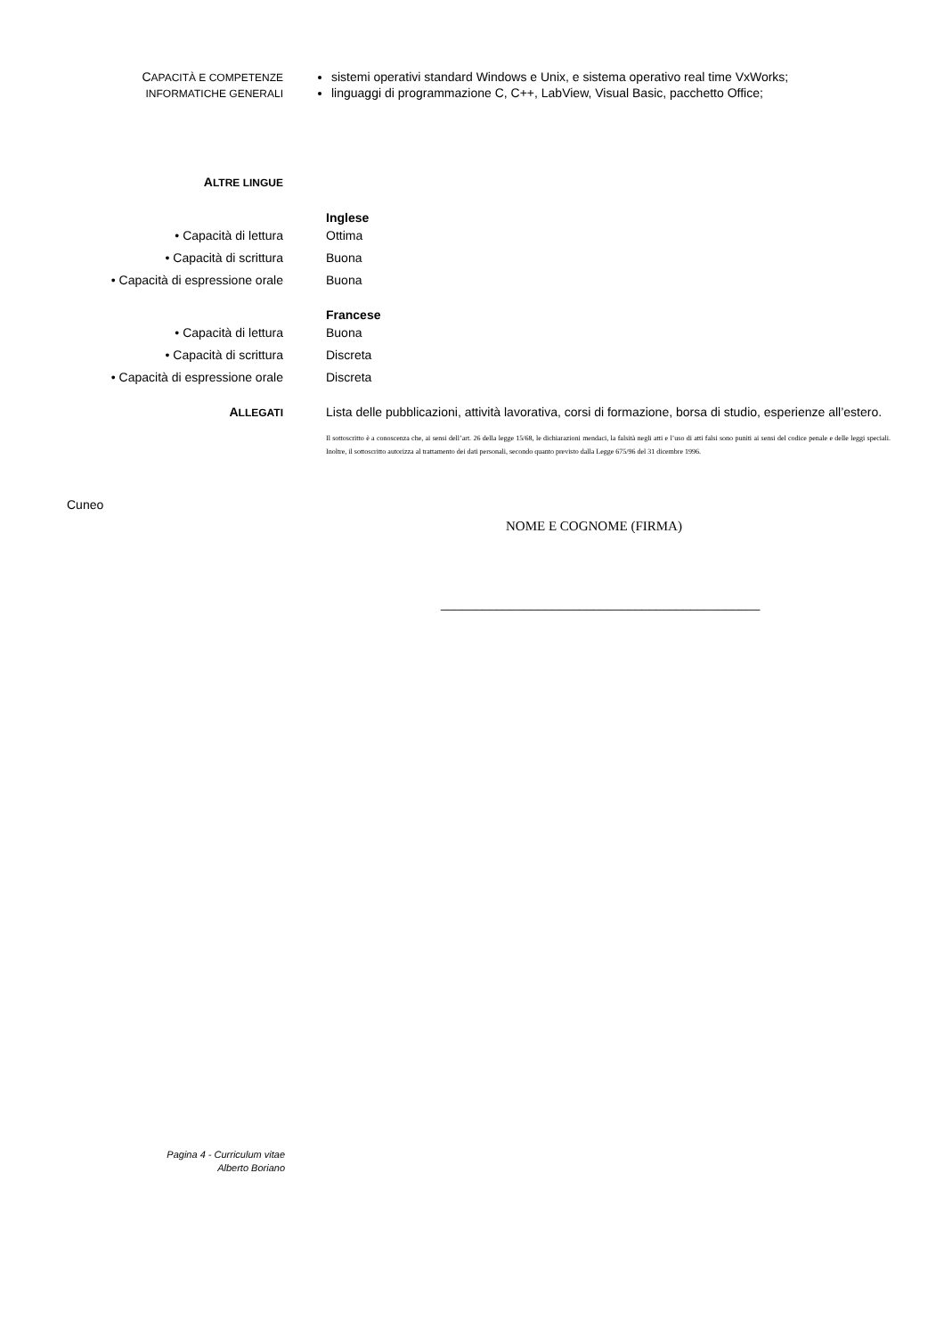CAPACITÀ E COMPETENZE
INFORMATICHE GENERALI
sistemi operativi standard Windows e Unix, e sistema operativo real time VxWorks;
linguaggi di programmazione C, C++, LabView, Visual Basic, pacchetto Office;
ALTRE LINGUE
Inglese
• Capacità di lettura
• Capacità di scrittura
• Capacità di espressione orale
Ottima
Buona
Buona
Francese
• Capacità di lettura
• Capacità di scrittura
• Capacità di espressione orale
Buona
Discreta
Discreta
ALLEGATI
Lista delle pubblicazioni, attività lavorativa, corsi di formazione, borsa di studio, esperienze all’estero.
Il sottoscritto è a conoscenza che, ai sensi dell’art. 26 della legge 15/68, le dichiarazioni mendaci, la falsità negli atti e l’uso di atti falsi sono puniti ai sensi del codice penale e delle leggi speciali. Inoltre, il sottoscritto autorizza al trattamento dei dati personali, secondo quanto previsto dalla Legge 675/96 del 31 dicembre 1996.
Cuneo
NOME E COGNOME (FIRMA)
______________________________________________
Pagina 4 - Curriculum vitae
Alberto Boriano